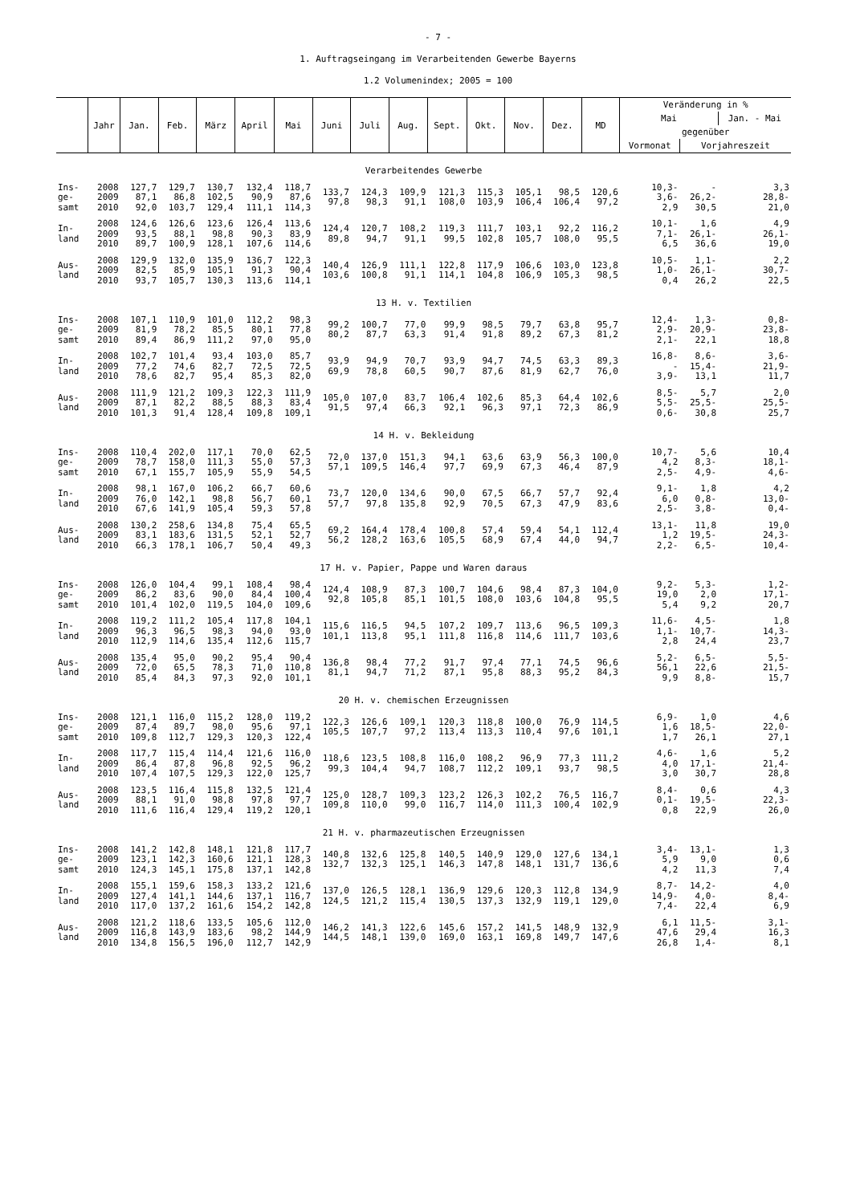- 7 -
1. Auftragseingang im Verarbeitenden Gewerbe Bayerns
1.2 Volumenindex; 2005 = 100
| | Jahr | Jan. | Feb. | März | April | Mai | Juni | Juli | Aug. | Sept. | Okt. | Nov. | Dez. | MD | Veränderung in % | | |
| --- | --- | --- | --- | --- | --- | --- | --- | --- | --- | --- | --- | --- | --- | --- | --- | --- | --- |
| | | | | | | | | | | | | | | | Mai | | Jan. - Mai |
| | | | | | | | | | | | | | | | gegenüber | | |
| | | | | | | | | | | | | | | | Vormonat | Vorjahreszeit | |
| Verarbeitendes Gewerbe | | | | | | | | | | | | | | | | | |
| Ins- ge- samt | 2008 2009 2010 | 127,7 87,1 92,0 | 129,7 86,8 103,7 | 130,7 102,5 129,4 | 132,4 90,9 111,1 | 118,7 87,6 114,3 | 133,7 97,8 | 124,3 98,3 | 109,9 91,1 | 121,3 108,0 | 115,3 103,9 | 105,1 106,4 | 98,5 106,4 | 120,6 97,2 | 10,3- 3,6- 2,9 | - 26,2- 30,5 | 3,3 28,8- 21,0 |
| In- land | 2008 2009 2010 | 124,6 93,5 89,7 | 126,6 88,1 100,9 | 123,6 98,8 128,1 | 126,4 90,3 107,6 | 113,6 83,9 114,6 | 124,4 89,8 | 120,7 94,7 | 108,2 91,1 | 119,3 99,5 | 111,7 102,8 | 103,1 105,7 | 92,2 108,0 | 116,2 95,5 | 10,1- 7,1- 6,5 | 1,6 26,1- 36,6 | 4,9 26,1- 19,0 |
| Aus- land | 2008 2009 2010 | 129,9 82,5 93,7 | 132,0 85,9 105,7 | 135,9 105,1 130,3 | 136,7 91,3 113,6 | 122,3 90,4 114,1 | 140,4 103,6 | 126,9 100,8 | 111,1 91,1 | 122,8 114,1 | 117,9 104,8 | 106,6 106,9 | 103,0 105,3 | 123,8 98,5 | 10,5- 1,0- 0,4 | 1,1- 26,1- 26,2 | 2,2 30,7- 22,5 |
| 13 H. v. Textilien | | | | | | | | | | | | | | | | | |
| Ins- ge- samt | 2008 2009 2010 | 107,1 81,9 89,4 | 110,9 78,2 86,9 | 101,0 85,5 111,2 | 112,2 80,1 97,0 | 98,3 77,8 95,0 | 99,2 80,2 | 100,7 87,7 | 77,0 63,3 | 99,9 91,4 | 98,5 91,8 | 79,7 89,2 | 63,8 67,3 | 95,7 81,2 | 12,4- 2,9- 2,1- | 1,3- 20,9- 22,1 | 0,8- 23,8- 18,8 |
| In- land | 2008 2009 2010 | 102,7 77,2 78,6 | 101,4 74,6 82,7 | 93,4 82,7 95,4 | 103,0 72,5 85,3 | 85,7 72,5 82,0 | 93,9 69,9 | 94,9 78,8 | 70,7 60,5 | 93,9 90,7 | 94,7 87,6 | 74,5 81,9 | 63,3 62,7 | 89,3 76,0 | 16,8- - 3,9- | 8,6- 15,4- 13,1 | 3,6- 21,9- 11,7 |
| Aus- land | 2008 2009 2010 | 111,9 87,1 101,3 | 121,2 82,2 91,4 | 109,3 88,5 128,4 | 122,3 88,3 109,8 | 111,9 83,4 109,1 | 105,0 91,5 | 107,0 97,4 | 83,7 66,3 | 106,4 92,1 | 102,6 96,3 | 85,3 97,1 | 64,4 72,3 | 102,6 86,9 | 8,5- 5,5- 0,6- | 5,7 25,5- 30,8 | 2,0 25,5- 25,7 |
| 14 H. v. Bekleidung | | | | | | | | | | | | | | | | | |
| Ins- ge- samt | 2008 2009 2010 | 110,4 78,7 67,1 | 202,0 158,0 155,7 | 117,1 111,3 105,9 | 70,0 55,0 55,9 | 62,5 57,3 54,5 | 72,0 57,1 | 137,0 109,5 | 151,3 146,4 | 94,1 97,7 | 63,6 69,9 | 63,9 67,3 | 56,3 46,4 | 100,0 87,9 | 10,7- 4,2 2,5- | 5,6 8,3- 4,9- | 10,4 18,1- 4,6- |
| In- land | 2008 2009 2010 | 98,1 76,0 67,6 | 167,0 142,1 141,9 | 106,2 98,8 105,4 | 66,7 56,7 59,3 | 60,6 60,1 57,8 | 73,7 57,7 | 120,0 97,8 | 134,6 135,8 | 90,0 92,9 | 67,5 70,5 | 66,7 67,3 | 57,7 47,9 | 92,4 83,6 | 9,1- 6,0 2,5- | 1,8 0,8- 3,8- | 4,2 13,0- 0,4- |
| Aus- land | 2008 2009 2010 | 130,2 83,1 66,3 | 258,6 183,6 178,1 | 134,8 131,5 106,7 | 75,4 52,1 50,4 | 65,5 52,7 49,3 | 69,2 56,2 | 164,4 128,2 | 178,4 163,6 | 100,8 105,5 | 57,4 68,9 | 59,4 67,4 | 54,1 44,0 | 112,4 94,7 | 13,1- 1,2 2,2- | 11,8 19,5- 6,5- | 19,0 24,3- 10,4- |
| 17 H. v. Papier, Pappe und Waren daraus | | | | | | | | | | | | | | | | | |
| Ins- ge- samt | 2008 2009 2010 | 126,0 86,2 101,4 | 104,4 83,6 102,0 | 99,1 90,0 119,5 | 108,4 84,4 104,0 | 98,4 100,4 109,6 | 124,4 92,8 | 108,9 105,8 | 87,3 85,1 | 100,7 101,5 | 104,6 108,0 | 98,4 103,6 | 87,3 104,8 | 104,0 95,5 | 9,2- 19,0 5,4 | 5,3- 2,0 9,2 | 1,2- 17,1- 20,7 |
| In- land | 2008 2009 2010 | 119,2 96,3 112,9 | 111,2 96,5 114,6 | 105,4 98,3 135,4 | 117,8 94,0 112,6 | 104,1 93,0 115,7 | 115,6 101,1 | 116,5 113,8 | 94,5 95,1 | 107,2 111,8 | 109,7 116,8 | 113,6 114,6 | 96,5 111,7 | 109,3 103,6 | 11,6- 1,1- 2,8 | 4,5- 10,7- 24,4 | 1,8 14,3- 23,7 |
| Aus- land | 2008 2009 2010 | 135,4 72,0 85,4 | 95,0 65,5 84,3 | 90,2 78,3 97,3 | 95,4 71,0 92,0 | 90,4 110,8 101,1 | 136,8 81,1 | 98,4 94,7 | 77,2 71,2 | 91,7 87,1 | 97,4 95,8 | 77,1 88,3 | 74,5 95,2 | 96,6 84,3 | 5,2- 56,1 9,9 | 6,5- 22,6 8,8- | 5,5- 21,5- 15,7 |
| 20 H. v. chemischen Erzeugnissen | | | | | | | | | | | | | | | | | |
| Ins- ge- samt | 2008 2009 2010 | 121,1 87,4 109,8 | 116,0 89,7 112,7 | 115,2 98,0 129,3 | 128,0 95,6 120,3 | 119,2 97,1 122,4 | 122,3 105,5 | 126,6 107,7 | 109,1 97,2 | 120,3 113,4 | 118,8 113,3 | 100,0 110,4 | 76,9 97,6 | 114,5 101,1 | 6,9- 1,6 1,7 | 1,0 18,5- 26,1 | 4,6 22,0- 27,1 |
| In- land | 2008 2009 2010 | 117,7 86,4 107,4 | 115,4 87,8 107,5 | 114,4 96,8 129,3 | 121,6 92,5 122,0 | 116,0 96,2 125,7 | 118,6 99,3 | 123,5 104,4 | 108,8 94,7 | 116,0 108,7 | 108,2 112,2 | 96,9 109,1 | 77,3 93,7 | 111,2 98,5 | 4,6- 4,0 3,0 | 1,6 17,1- 30,7 | 5,2 21,4- 28,8 |
| Aus- land | 2008 2009 2010 | 123,5 88,1 111,6 | 116,4 91,0 116,4 | 115,8 98,8 129,4 | 132,5 97,8 119,2 | 121,4 97,7 120,1 | 125,0 109,8 | 128,7 110,0 | 109,3 99,0 | 123,2 116,7 | 126,3 114,0 | 102,2 111,3 | 76,5 100,4 | 116,7 102,9 | 8,4- 0,1- 0,8 | 0,6 19,5- 22,9 | 4,3 22,3- 26,0 |
| 21 H. v. pharmazeutischen Erzeugnissen | | | | | | | | | | | | | | | | | |
| Ins- ge- samt | 2008 2009 2010 | 141,2 123,1 124,3 | 142,8 142,3 145,1 | 148,1 160,6 175,8 | 121,8 121,1 137,1 | 117,7 128,3 142,8 | 140,8 132,7 | 132,6 132,3 | 125,8 125,1 | 140,5 146,3 | 140,9 147,8 | 129,0 148,1 | 127,6 131,7 | 134,1 136,6 | 3,4- 5,9 4,2 | 13,1- 9,0 11,3 | 1,3 0,6 7,4 |
| In- land | 2008 2009 2010 | 155,1 127,4 117,0 | 159,6 141,1 137,2 | 158,3 144,6 161,6 | 133,2 137,1 154,2 | 121,6 116,7 142,8 | 137,0 124,5 | 126,5 121,2 | 128,1 115,4 | 136,9 130,5 | 129,6 137,3 | 120,3 132,9 | 112,8 119,1 | 134,9 129,0 | 8,7- 14,9- 7,4- | 14,2- 4,0- 22,4 | 4,0 8,4- 6,9 |
| Aus- land | 2008 2009 2010 | 121,2 116,8 134,8 | 118,6 143,9 156,5 | 133,5 183,6 196,0 | 105,6 98,2 112,7 | 112,0 144,9 142,9 | 146,2 144,5 | 141,3 148,1 | 122,6 139,0 | 145,6 169,0 | 157,2 163,1 | 141,5 169,8 | 148,9 149,7 | 132,9 147,6 | 6,1 47,6 26,8 | 11,5- 29,4 1,4- | 3,1- 16,3 8,1 |